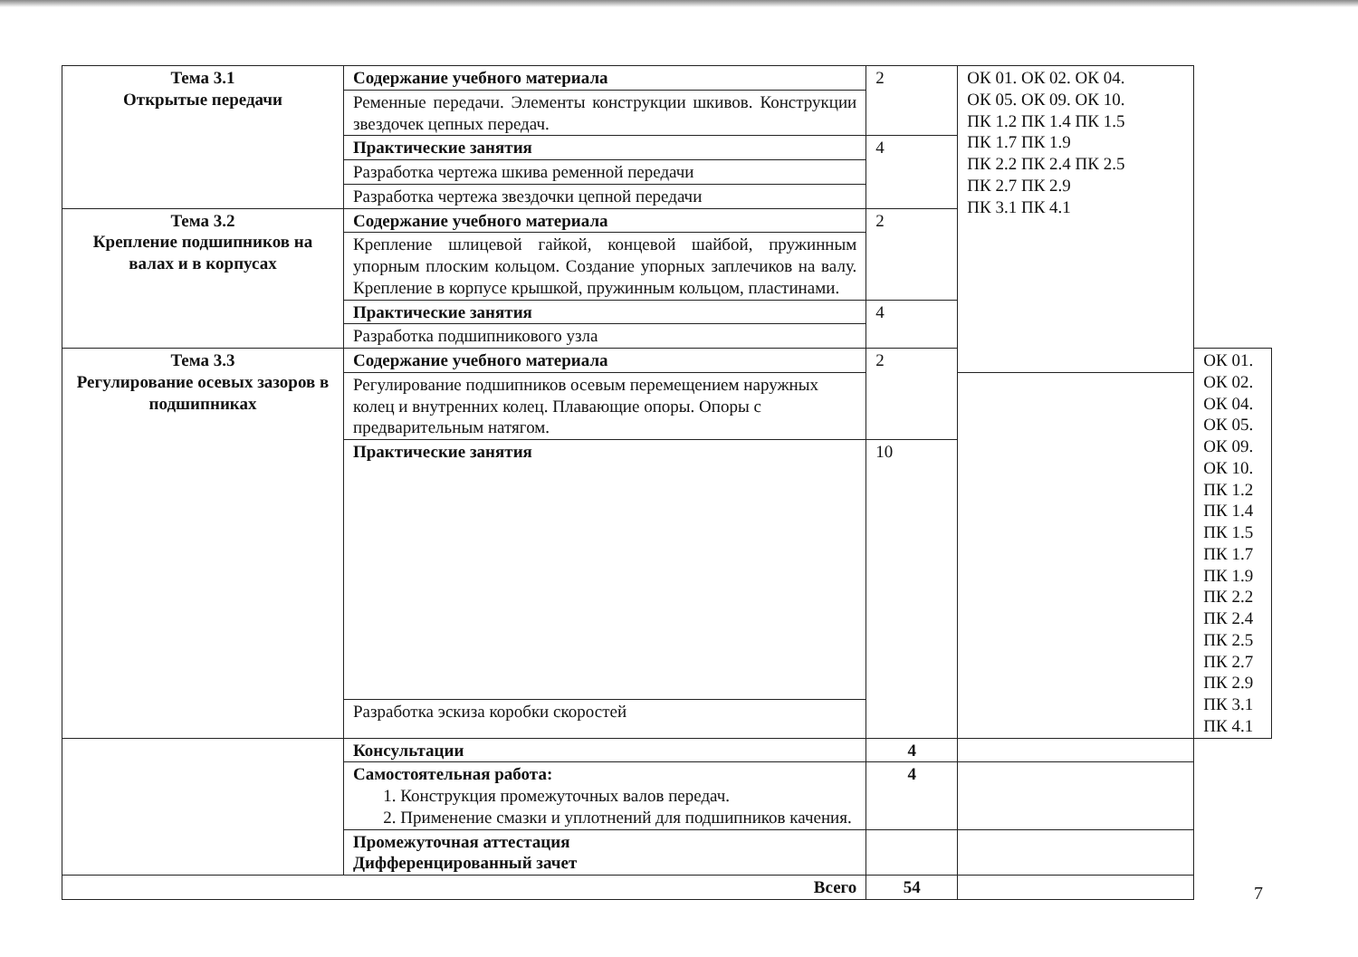| Тема 3.1 Открытые передачи | Содержание учебного материала | 2 | ОК 01. ОК 02. ОК 04. ОК 05. ОК 09. ОК 10. ПК 1.2 ПК 1.4 ПК 1.5 ПК 1.7 ПК 1.9 ПК 2.2 ПК 2.4 ПК 2.5 ПК 2.7 ПК 2.9 ПК 3.1 ПК 4.1 | |
| | Ременные передачи. Элементы конструкции шкивов. Конструкции звездочек цепных передач. | | | |
| | Практические занятия | 4 | | |
| | Разработка чертежа шкива ременной передачи | | | |
| | Разработка чертежа звездочки цепной передачи | | | |
| Тема 3.2 Крепление подшипников на валах и в корпусах | Содержание учебного материала | 2 | | |
| | Крепление шлицевой гайкой, концевой шайбой, пружинным упорным плоским кольцом. Создание упорных заплечиков на валу. Крепление в корпусе крышкой, пружинным кольцом, пластинами. | | | |
| | Практические занятия | 4 | | |
| | Разработка подшипникового узла | | | |
| Тема 3.3 Регулирование осевых зазоров в подшипниках | Содержание учебного материала | 2 | | ОК 01. ОК 02. ОК 04. ОК 05. ОК 09. ОК 10. ПК 1.2 ПК 1.4 ПК 1.5 ПК 1.7 ПК 1.9 ПК 2.2 ПК 2.4 ПК 2.5 ПК 2.7 ПК 2.9 ПК 3.1 ПК 4.1 |
| | Регулирование подшипников осевым перемещением наружных колец и внутренних колец. Плавающие опоры. Опоры с предварительным натягом. | | | |
| | Практические занятия | 10 | | |
| | Разработка эскиза коробки скоростей | | | |
| | Консультации | 4 | | |
| | Самостоятельная работа: 1. Конструкция промежуточных валов передач. 2. Применение смазки и уплотнений для подшипников качения. | 4 | | |
| | Промежуточная аттестация Дифференцированный зачет | | | |
| Всего | | 54 | | |
7